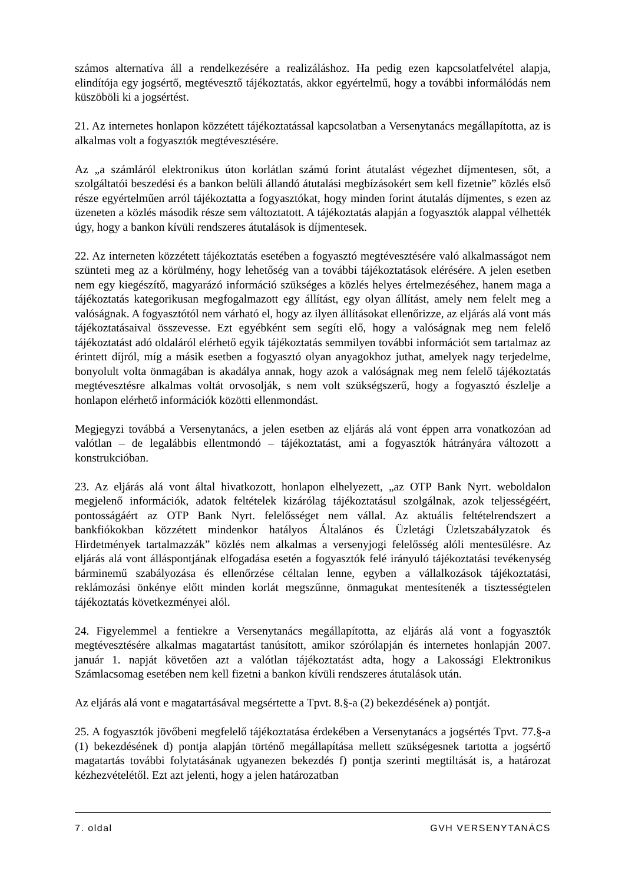számos alternatíva áll a rendelkezésére a realizáláshoz. Ha pedig ezen kapcsolatfelvétel alapja, elindítója egy jogsértő, megtévesztő tájékoztatás, akkor egyértelmű, hogy a további informálódás nem küszöböli ki a jogsértést.
21. Az internetes honlapon közzétett tájékoztatással kapcsolatban a Versenytanács megállapította, az is alkalmas volt a fogyasztók megtévesztésére.
Az „a számláról elektronikus úton korlátlan számú forint átutalást végezhet díjmentesen, sőt, a szolgáltatói beszedési és a bankon belüli állandó átutalási megbízásokért sem kell fizetnie” közlés első része egyértelműen arról tájékoztatta a fogyasztókat, hogy minden forint átutalás díjmentes, s ezen az üzeneten a közlés második része sem változtatott. A tájékoztatás alapján a fogyasztók alappal vélhették úgy, hogy a bankon kívüli rendszeres átutalások is díjmentesek.
22. Az interneten közzétett tájékoztatás esetében a fogyasztó megtévesztésére való alkalmasságot nem szünteti meg az a körülmény, hogy lehetőség van a további tájékoztatások elérésére. A jelen esetben nem egy kiegészítő, magyarázó információ szükséges a közlés helyes értelmezéséhez, hanem maga a tájékoztatás kategorikusan megfogalmazott egy állítást, egy olyan állítást, amely nem felelt meg a valóságnak. A fogyasztótól nem várható el, hogy az ilyen állításokat ellenőrizze, az eljárás alá vont más tájékoztatásaival összevesse. Ezt egyébként sem segíti elő, hogy a valóságnak meg nem felelő tájékoztatást adó oldaláról elérhető egyik tájékoztatás semmilyen további információt sem tartalmaz az érintett díjról, míg a másik esetben a fogyasztó olyan anyagokhoz juthat, amelyek nagy terjedelme, bonyolult volta önmagában is akadálya annak, hogy azok a valóságnak meg nem felelő tájékoztatás megtévesztésre alkalmas voltát orvosolják, s nem volt szükségszerű, hogy a fogyasztó észlelje a honlapon elérhető információk közötti ellenmondást.
Megjegyzi továbbá a Versenytanács, a jelen esetben az eljárás alá vont éppen arra vonatkozóan ad valótlan – de legalábbis ellentmondó – tájékoztatást, ami a fogyasztók hátrányára változott a konstrukcióban.
23. Az eljárás alá vont által hivatkozott, honlapon elhelyezett, „az OTP Bank Nyrt. weboldalon megjelenő információk, adatok feltételek kizárólag tájékoztatásul szolgálnak, azok teljességéért, pontosságáért az OTP Bank Nyrt. felelősséget nem vállal. Az aktuális feltételrendszert a bankfiókokban közzétett mindenkor hatályos Általános és Üzletági Üzletszabályzatok és Hirdetmények tartalmazzák” közlés nem alkalmas a versenyjogi felelősség alóli mentesülésre. Az eljárás alá vont álláspontjának elfogadása esetén a fogyasztók felé irányuló tájékoztatási tevékenység bárminemű szabályozása és ellenőrzése céltalan lenne, egyben a vállalkozások tájékoztatási, reklámozási önkénye előtt minden korlát megszűnne, önmagukat mentesítenék a tisztességtelen tájékoztatás következményei alól.
24. Figyelemmel a fentiekre a Versenytanács megállapította, az eljárás alá vont a fogyasztók megtévesztésére alkalmas magatartást tanúsított, amikor szórólapján és internetes honlapján 2007. január 1. napját követően azt a valótlan tájékoztatást adta, hogy a Lakossági Elektronikus Számlacsomag esetében nem kell fizetni a bankon kívüli rendszeres átutalások után.
Az eljárás alá vont e magatartásával megsértette a Tpvt. 8.§-a (2) bekezdésének a) pontját.
25. A fogyasztók jövőbeni megfelelő tájékoztatása érdekében a Versenytanács a jogsértés Tpvt. 77.§-a (1) bekezdésének d) pontja alapján történő megállapítása mellett szükségesnek tartotta a jogsértő magatartás további folytatásának ugyanezen bekezdés f) pontja szerinti megtiltását is, a határozat kézhezvételétől. Ezt azt jelenti, hogy a jelen határozatban
7. oldal GVH VERSENYTANÁCS